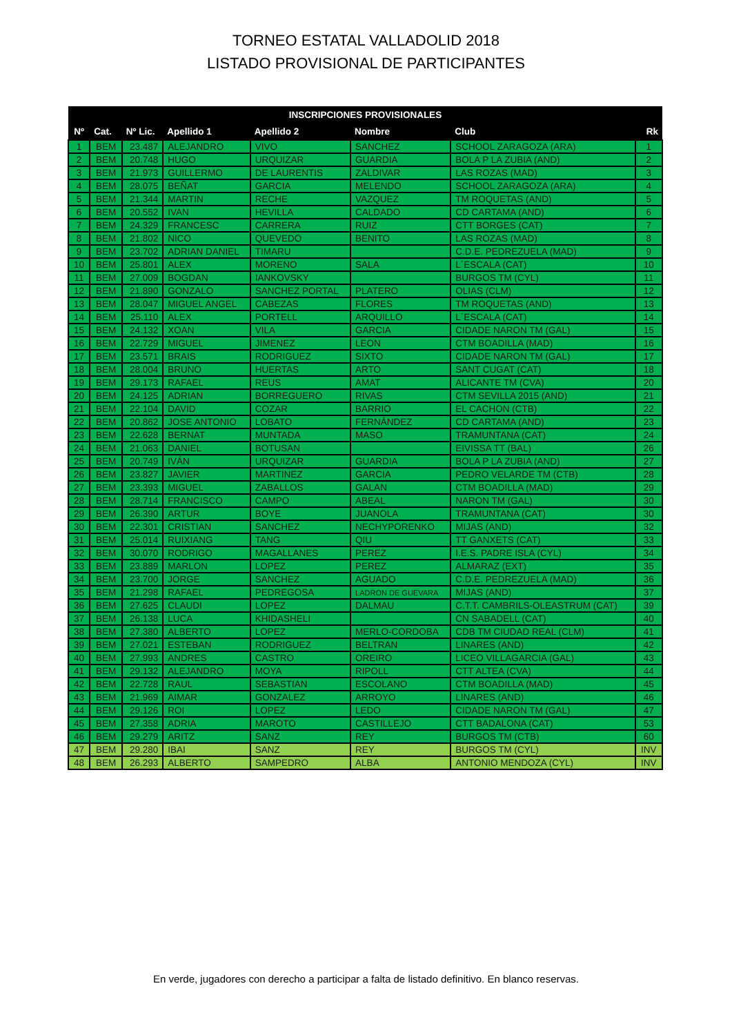TORNEO ESTATAL VALLADOLID 2018
LISTADO PROVISIONAL DE PARTICIPANTES
| INSCRIPCIONES PROVISIONALES | | | | | | | |
| --- | --- | --- | --- | --- | --- | --- | --- |
| Nº | Cat. | Nº Lic. | Apellido 1 | Apellido 2 | Nombre | Club | Rk |
| 1 | BEM | 23.487 | ALEJANDRO | VIVO | SANCHEZ | SCHOOL ZARAGOZA (ARA) | 1 |
| 2 | BEM | 20.748 | HUGO | URQUIZAR | GUARDIA | BOLA P LA ZUBIA (AND) | 2 |
| 3 | BEM | 21.973 | GUILLERMO | DE LAURENTIS | ZALDIVAR | LAS ROZAS (MAD) | 3 |
| 4 | BEM | 28.075 | BEÑAT | GARCIA | MELENDO | SCHOOL ZARAGOZA (ARA) | 4 |
| 5 | BEM | 21.344 | MARTIN | RECHE | VAZQUEZ | TM ROQUETAS (AND) | 5 |
| 6 | BEM | 20.552 | IVAN | HEVILLA | CALDADO | CD CARTAMA (AND) | 6 |
| 7 | BEM | 24.329 | FRANCESC | CARRERA | RUIZ | CTT BORGES (CAT) | 7 |
| 8 | BEM | 21.802 | NICO | QUEVEDO | BENITO | LAS ROZAS (MAD) | 8 |
| 9 | BEM | 23.702 | ADRIAN DANIEL | TIMARU | | C.D.E. PEDREZUELA (MAD) | 9 |
| 10 | BEM | 25.801 | ALEX | MORENO | SALA | L´ESCALA (CAT) | 10 |
| 11 | BEM | 27.009 | BOGDAN | IANKOVSKY | | BURGOS TM (CYL) | 11 |
| 12 | BEM | 21.890 | GONZALO | SANCHEZ PORTAL | PLATERO | OLIAS (CLM) | 12 |
| 13 | BEM | 28.047 | MIGUEL ANGEL | CABEZAS | FLORES | TM ROQUETAS (AND) | 13 |
| 14 | BEM | 25.110 | ALEX | PORTELL | ARQUILLO | L´ESCALA (CAT) | 14 |
| 15 | BEM | 24.132 | XOAN | VILA | GARCIA | CIDADE NARON TM (GAL) | 15 |
| 16 | BEM | 22.729 | MIGUEL | JIMENEZ | LEON | CTM BOADILLA (MAD) | 16 |
| 17 | BEM | 23.571 | BRAIS | RODRIGUEZ | SIXTO | CIDADE NARON TM (GAL) | 17 |
| 18 | BEM | 28.004 | BRUNO | HUERTAS | ARTO | SANT CUGAT (CAT) | 18 |
| 19 | BEM | 29.173 | RAFAEL | REUS | AMAT | ALICANTE TM (CVA) | 20 |
| 20 | BEM | 24.125 | ADRIAN | BORREGUERO | RIVAS | CTM SEVILLA 2015 (AND) | 21 |
| 21 | BEM | 22.104 | DAVID | COZAR | BARRIO | EL CACHON (CTB) | 22 |
| 22 | BEM | 20.862 | JOSE ANTONIO | LOBATO | FERNÁNDEZ | CD CARTAMA (AND) | 23 |
| 23 | BEM | 22.628 | BERNAT | MUNTADA | MASO | TRAMUNTANA (CAT) | 24 |
| 24 | BEM | 21.063 | DANIEL | BOTUSAN | | EIVISSA TT (BAL) | 26 |
| 25 | BEM | 20.749 | IVÁN | URQUIZAR | GUARDIA | BOLA P LA ZUBIA (AND) | 27 |
| 26 | BEM | 23.827 | JAVIER | MARTINEZ | GARCIA | PEDRO VELARDE TM (CTB) | 28 |
| 27 | BEM | 23.393 | MIGUEL | ZABALLOS | GALAN | CTM BOADILLA (MAD) | 29 |
| 28 | BEM | 28.714 | FRANCISCO | CAMPO | ABEAL | NARON TM (GAL) | 30 |
| 29 | BEM | 26.390 | ARTUR | BOYE | JUANOLA | TRAMUNTANA (CAT) | 30 |
| 30 | BEM | 22.301 | CRISTIAN | SANCHEZ | NECHYPORENKO | MIJAS (AND) | 32 |
| 31 | BEM | 25.014 | RUIXIANG | TANG | QIU | TT GANXETS (CAT) | 33 |
| 32 | BEM | 30.070 | RODRIGO | MAGALLANES | PEREZ | I.E.S. PADRE ISLA (CYL) | 34 |
| 33 | BEM | 23.889 | MARLON | LOPEZ | PEREZ | ALMARAZ (EXT) | 35 |
| 34 | BEM | 23.700 | JORGE | SANCHEZ | AGUADO | C.D.E. PEDREZUELA (MAD) | 36 |
| 35 | BEM | 21.298 | RAFAEL | PEDREGOSA | LADRON DE GUEVARA | MIJAS (AND) | 37 |
| 36 | BEM | 27.625 | CLAUDI | LOPEZ | DALMAU | C.T.T. CAMBRILS-OLEASTRUM (CAT) | 39 |
| 37 | BEM | 26.138 | LUCA | KHIDASHELI | | CN SABADELL (CAT) | 40 |
| 38 | BEM | 27.380 | ALBERTO | LOPEZ | MERLO-CORDOBA | CDB TM CIUDAD REAL (CLM) | 41 |
| 39 | BEM | 27.021 | ESTEBAN | RODRIGUEZ | BELTRAN | LINARES (AND) | 42 |
| 40 | BEM | 27.993 | ANDRES | CASTRO | OREIRO | LICEO VILLAGARCIA (GAL) | 43 |
| 41 | BEM | 29.132 | ALEJANDRO | MOYA | RIPOLL | CTT ALTEA (CVA) | 44 |
| 42 | BEM | 22.728 | RAUL | SEBASTIAN | ESCOLANO | CTM BOADILLA (MAD) | 45 |
| 43 | BEM | 21.969 | AIMAR | GONZALEZ | ARROYO | LINARES (AND) | 46 |
| 44 | BEM | 29.126 | ROI | LOPEZ | LEDO | CIDADE NARON TM (GAL) | 47 |
| 45 | BEM | 27.358 | ADRIA | MAROTO | CASTILLEJO | CTT BADALONA (CAT) | 53 |
| 46 | BEM | 29.279 | ARITZ | SANZ | REY | BURGOS TM (CTB) | 60 |
| 47 | BEM | 29.280 | IBAI | SANZ | REY | BURGOS TM (CYL) | INV |
| 48 | BEM | 26.293 | ALBERTO | SAMPEDRO | ALBA | ANTONIO MENDOZA (CYL) | INV |
En verde, jugadores con derecho a participar a falta de listado definitivo. En blanco reservas.